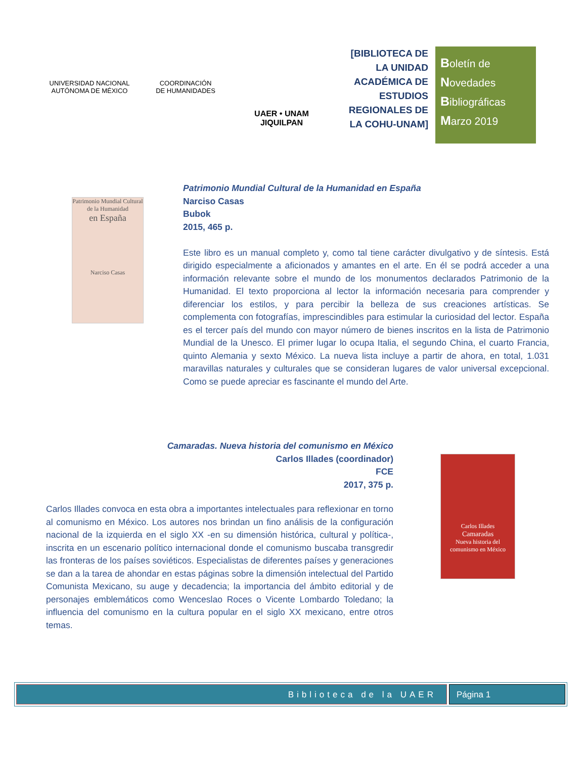UNIVERSIDAD NACIONAL AUTÓNOMA DE MÉXICO
COORDINACIÓN
DE HUMANIDADES
UAER • UNAM
JIQUILPAN
[BIBLIOTECA DE LA UNIDAD ACADÉMICA DE ESTUDIOS REGIONALES DE LA COHU-UNAM]
Boletín de
Novedades
Bibliográficas
Marzo 2019
Patrimonio Mundial Cultural de la Humanidad
en España
Narciso Casas
Patrimonio Mundial Cultural de la Humanidad en España
Narciso Casas
Bubok
2015, 465 p.
Este libro es un manual completo y, como tal tiene carácter divulgativo y de síntesis. Está dirigido especialmente a aficionados y amantes en el arte. En él se podrá acceder a una información relevante sobre el mundo de los monumentos declarados Patrimonio de la Humanidad. El texto proporciona al lector la información necesaria para comprender y diferenciar los estilos, y para percibir la belleza de sus creaciones artísticas. Se complementa con fotografías, imprescindibles para estimular la curiosidad del lector. España es el tercer país del mundo con mayor número de bienes inscritos en la lista de Patrimonio Mundial de la Unesco. El primer lugar lo ocupa Italia, el segundo China, el cuarto Francia, quinto Alemania y sexto México. La nueva lista incluye a partir de ahora, en total, 1.031 maravillas naturales y culturales que se consideran lugares de valor universal excepcional. Como se puede apreciar es fascinante el mundo del Arte.
Camaradas. Nueva historia del comunismo en México
Carlos Illades (coordinador)
FCE
2017, 375 p.
Carlos Illades
Camaradas
Nueva historia del comunismo en México
Carlos Illades convoca en esta obra a importantes intelectuales para reflexionar en torno al comunismo en México. Los autores nos brindan un fino análisis de la configuración nacional de la izquierda en el siglo XX -en su dimensión histórica, cultural y política-, inscrita en un escenario político internacional donde el comunismo buscaba transgredir las fronteras de los países soviéticos. Especialistas de diferentes países y generaciones se dan a la tarea de ahondar en estas páginas sobre la dimensión intelectual del Partido Comunista Mexicano, su auge y decadencia; la importancia del ámbito editorial y de personajes emblemáticos como Wenceslao Roces o Vicente Lombardo Toledano; la influencia del comunismo en la cultura popular en el siglo XX mexicano, entre otros temas.
Biblioteca de la UAER Página 1